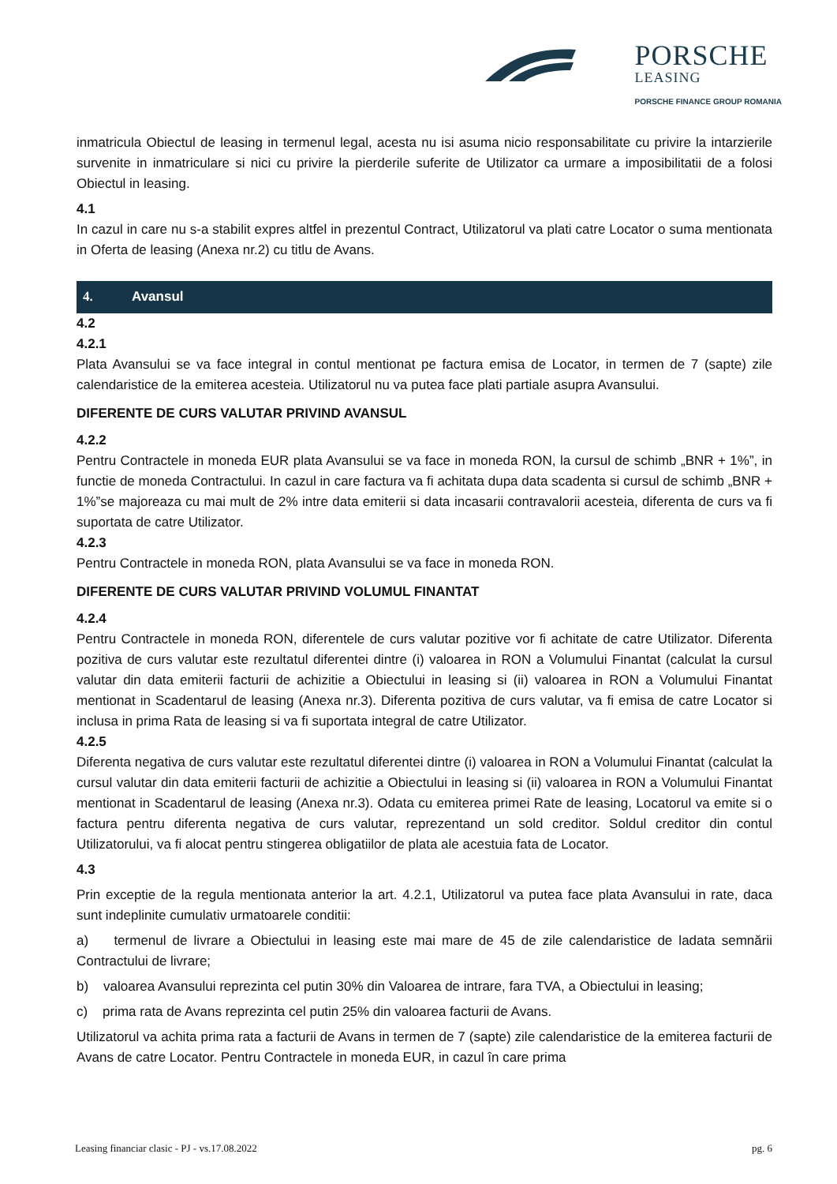PORSCHE
LEASING
PORSCHE FINANCE GROUP ROMANIA
inmatricula Obiectul de leasing in termenul legal, acesta nu isi asuma nicio responsabilitate cu privire la intarzierile survenite in inmatriculare si nici cu privire la pierderile suferite de Utilizator ca urmare a imposibilitatii de a folosi Obiectul in leasing.
4.1
In cazul in care nu s-a stabilit expres altfel in prezentul Contract, Utilizatorul va plati catre Locator o suma mentionata in Oferta de leasing (Anexa nr.2) cu titlu de Avans.
4. Avansul
4.2
4.2.1
Plata Avansului se va face integral in contul mentionat pe factura emisa de Locator, in termen de 7 (sapte) zile calendaristice de la emiterea acesteia. Utilizatorul nu va putea face plati partiale asupra Avansului.
DIFERENTE DE CURS VALUTAR PRIVIND AVANSUL
4.2.2
Pentru Contractele in moneda EUR plata Avansului se va face in moneda RON, la cursul de schimb „BNR + 1%”, in functie de moneda Contractului. In cazul in care factura va fi achitata dupa data scadenta si cursul de schimb „BNR + 1%”se majoreaza cu mai mult de 2% intre data emiterii si data incasarii contravalorii acesteia, diferenta de curs va fi suportata de catre Utilizator.
4.2.3
Pentru Contractele in moneda RON, plata Avansului se va face in moneda RON.
DIFERENTE DE CURS VALUTAR PRIVIND VOLUMUL FINANTAT
4.2.4
Pentru Contractele in moneda RON, diferentele de curs valutar pozitive vor fi achitate de catre Utilizator. Diferenta pozitiva de curs valutar este rezultatul diferentei dintre (i) valoarea in RON a Volumului Finantat (calculat la cursul valutar din data emiterii facturii de achizitie a Obiectului in leasing si (ii) valoarea in RON a Volumului Finantat mentionat in Scadentarul de leasing (Anexa nr.3). Diferenta pozitiva de curs valutar, va fi emisa de catre Locator si inclusa in prima Rata de leasing si va fi suportata integral de catre Utilizator.
4.2.5
Diferenta negativa de curs valutar este rezultatul diferentei dintre (i) valoarea in RON a Volumului Finantat (calculat la cursul valutar din data emiterii facturii de achizitie a Obiectului in leasing si (ii) valoarea in RON a Volumului Finantat mentionat in Scadentarul de leasing (Anexa nr.3). Odata cu emiterea primei Rate de leasing, Locatorul va emite si o factura pentru diferenta negativa de curs valutar, reprezentand un sold creditor. Soldul creditor din contul Utilizatorului, va fi alocat pentru stingerea obligatiilor de plata ale acestuia fata de Locator.
4.3
Prin exceptie de la regula mentionata anterior la art. 4.2.1, Utilizatorul va putea face plata Avansului in rate, daca sunt indeplinite cumulativ urmatoarele conditii:
a) termenul de livrare a Obiectului in leasing este mai mare de 45 de zile calendaristice de ladata semnării Contractului de livrare;
b) valoarea Avansului reprezinta cel putin 30% din Valoarea de intrare, fara TVA, a Obiectului in leasing;
c) prima rata de Avans reprezinta cel putin 25% din valoarea facturii de Avans.
Utilizatorul va achita prima rata a facturii de Avans in termen de 7 (sapte) zile calendaristice de la emiterea facturii de Avans de catre Locator. Pentru Contractele in moneda EUR, in cazul în care prima
Leasing financiar clasic - PJ - vs.17.08.2022 pg. 6